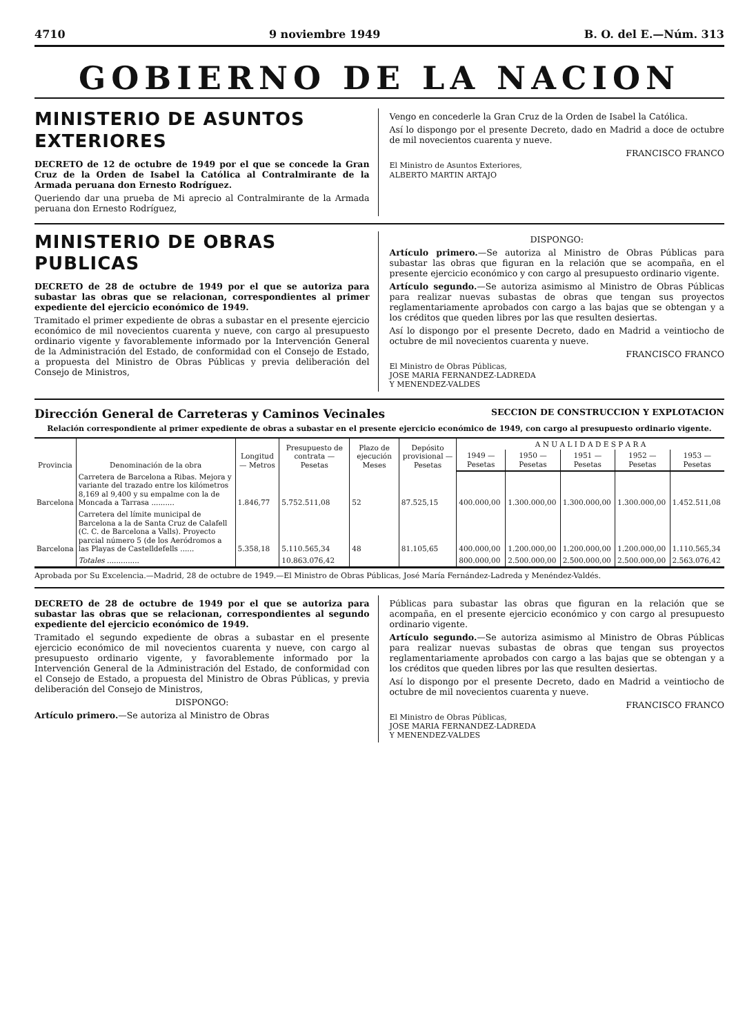4710 9 noviembre 1949 B. O. del E.—Núm. 313
GOBIERNO DE LA NACION
MINISTERIO DE ASUNTOS EXTERIORES
DECRETO de 12 de octubre de 1949 por el que se concede la Gran Cruz de la Orden de Isabel la Católica al Contralmirante de la Armada peruana don Ernesto Rodríguez.
Queriendo dar una prueba de Mi aprecio al Contralmirante de la Armada peruana don Ernesto Rodríguez,
Vengo en concederle la Gran Cruz de la Orden de Isabel la Católica.
Así lo dispongo por el presente Decreto, dado en Madrid a doce de octubre de mil novecientos cuarenta y nueve.
FRANCISCO FRANCO
El Ministro de Asuntos Exteriores,
ALBERTO MARTIN ARTAJO
MINISTERIO DE OBRAS PUBLICAS
DECRETO de 28 de octubre de 1949 por el que se autoriza para subastar las obras que se relacionan, correspondientes al primer expediente del ejercicio económico de 1949.
Tramitado el primer expediente de obras a subastar en el presente ejercicio económico de mil novecientos cuarenta y nueve, con cargo al presupuesto ordinario vigente y favorablemente informado por la Intervención General de la Administración del Estado, de conformidad con el Consejo de Estado, a propuesta del Ministro de Obras Públicas y previa deliberación del Consejo de Ministros,
DISPONGO:
Artículo primero.—Se autoriza al Ministro de Obras Públicas para subastar las obras que figuran en la relación que se acompaña, en el presente ejercicio económico y con cargo al presupuesto ordinario vigente.
Artículo segundo.—Se autoriza asimismo al Ministro de Obras Públicas para realizar nuevas subastas de obras que tengan sus proyectos reglamentariamente aprobados con cargo a las bajas que se obtengan y a los créditos que queden libres por las que resulten desiertas.
Así lo dispongo por el presente Decreto, dado en Madrid a veintiocho de octubre de mil novecientos cuarenta y nueve.
FRANCISCO FRANCO
El Ministro de Obras Públicas,
JOSE MARIA FERNANDEZ-LADREDA
Y MENENDEZ-VALDES
Dirección General de Carreteras y Caminos Vecinales SECCION DE CONSTRUCCION Y EXPLOTACION
Relación correspondiente al primer expediente de obras a subastar en el presente ejercicio económico de 1949, con cargo al presupuesto ordinario vigente.
| Provincia | Denominación de la obra | Longitud — Metros | Presupuesto de contrata — Pesetas | Plazo de ejecución Meses | Depósito provisional — Pesetas | A N U A L I D A D E S P A R A | | | | |
| --- | --- | --- | --- | --- | --- | --- | --- | --- | --- | --- |
| | | | | | | 1949 — Pesetas | 1950 — Pesetas | 1951 — Pesetas | 1952 — Pesetas | 1953 — Pesetas |
| Barcelona | Carretera de Barcelona a Ribas. Mejora y variante del trazado entre los kilómetros 8,169 al 9,400 y su empalme con la de Moncada a Tarrasa .......... | 1.846,77 | 5.752.511,08 | 52 | 87.525,15 | 400.000,00 | 1.300.000,00 | 1.300.000,00 | 1.300.000,00 | 1.452.511,08 |
| Barcelona | Carretera del límite municipal de Barcelona a la de Santa Cruz de Calafell (C. C. de Barcelona a Valls). Proyecto parcial número 5 (de los Aeródromos a las Playas de Castelldefells ...... | 5.358,18 | 5.110.565,34 | 48 | 81.105,65 | 400.000,00 | 1.200.000,00 | 1.200.000,00 | 1.200.000,00 | 1.110.565,34 |
| | Totales .............. | | 10.863.076,42 | | | 800.000,00 | 2.500.000,00 | 2.500.000,00 | 2.500.000,00 | 2.563.076,42 |
Aprobada por Su Excelencia.—Madrid, 28 de octubre de 1949.—El Ministro de Obras Públicas, José María Fernández-Ladreda y Menéndez-Valdés.
DECRETO de 28 de octubre de 1949 por el que se autoriza para subastar las obras que se relacionan, correspondientes al segundo expediente del ejercicio económico de 1949.
Tramitado el segundo expediente de obras a subastar en el presente ejercicio económico de mil novecientos cuarenta y nueve, con cargo al presupuesto ordinario vigente, y favorablemente informado por la Intervención General de la Administración del Estado, de conformidad con el Consejo de Estado, a propuesta del Ministro de Obras Públicas, y previa deliberación del Consejo de Ministros,
DISPONGO:
Artículo primero.—Se autoriza al Ministro de Obras
Públicas para subastar las obras que figuran en la relación que se acompaña, en el presente ejercicio económico y con cargo al presupuesto ordinario vigente.
Artículo segundo.—Se autoriza asimismo al Ministro de Obras Públicas para realizar nuevas subastas de obras que tengan sus proyectos reglamentariamente aprobados con cargo a las bajas que se obtengan y a los créditos que queden libres por las que resulten desiertas.
Así lo dispongo por el presente Decreto, dado en Madrid a veintiocho de octubre de mil novecientos cuarenta y nueve.
FRANCISCO FRANCO
El Ministro de Obras Públicas,
JOSE MARIA FERNANDEZ-LADREDA
Y MENENDEZ-VALDES